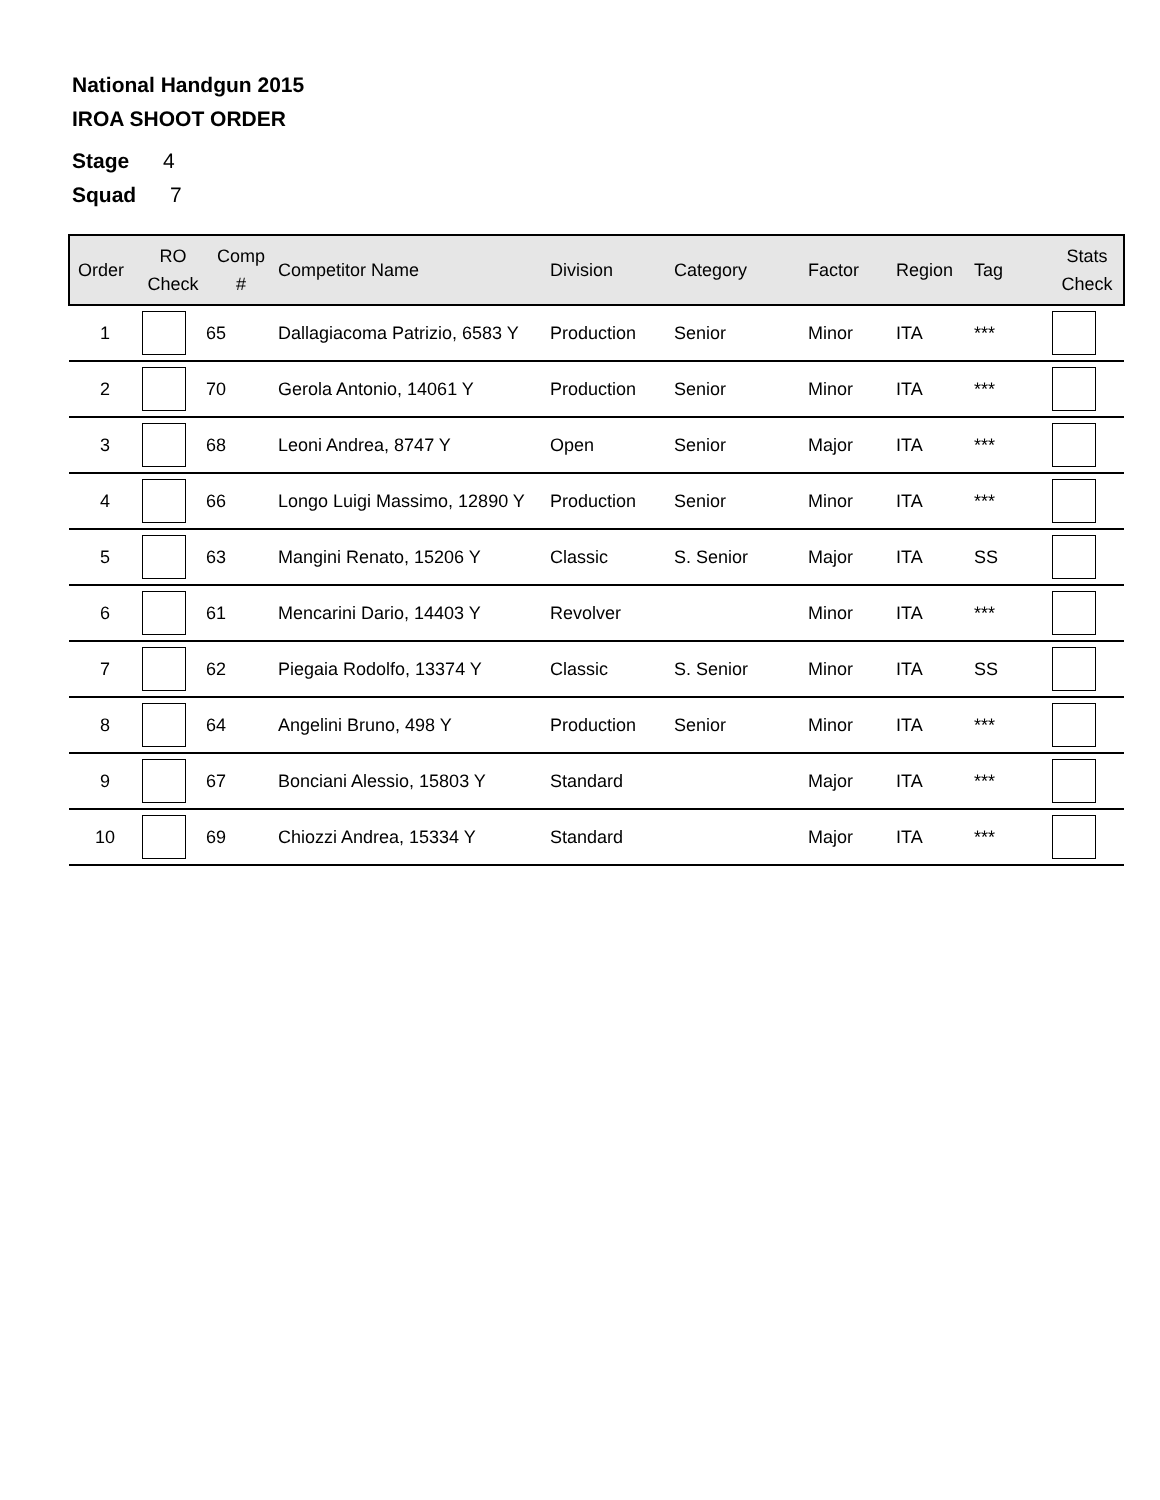National Handgun 2015
IROA SHOOT ORDER
Stage 4
Squad 7
| Order | RO Check | Comp # | Competitor Name | Division | Category | Factor | Region | Tag | Stats Check |
| --- | --- | --- | --- | --- | --- | --- | --- | --- | --- |
| 1 | | 65 | Dallagiacoma Patrizio, 6583 Y | Production | Senior | Minor | ITA | *** | |
| 2 | | 70 | Gerola Antonio, 14061 Y | Production | Senior | Minor | ITA | *** | |
| 3 | | 68 | Leoni Andrea, 8747 Y | Open | Senior | Major | ITA | *** | |
| 4 | | 66 | Longo Luigi Massimo, 12890 Y | Production | Senior | Minor | ITA | *** | |
| 5 | | 63 | Mangini Renato, 15206 Y | Classic | S. Senior | Major | ITA | SS | |
| 6 | | 61 | Mencarini Dario, 14403 Y | Revolver | | Minor | ITA | *** | |
| 7 | | 62 | Piegaia Rodolfo, 13374 Y | Classic | S. Senior | Minor | ITA | SS | |
| 8 | | 64 | Angelini Bruno, 498 Y | Production | Senior | Minor | ITA | *** | |
| 9 | | 67 | Bonciani Alessio, 15803 Y | Standard | | Major | ITA | *** | |
| 10 | | 69 | Chiozzi Andrea, 15334 Y | Standard | | Major | ITA | *** | |